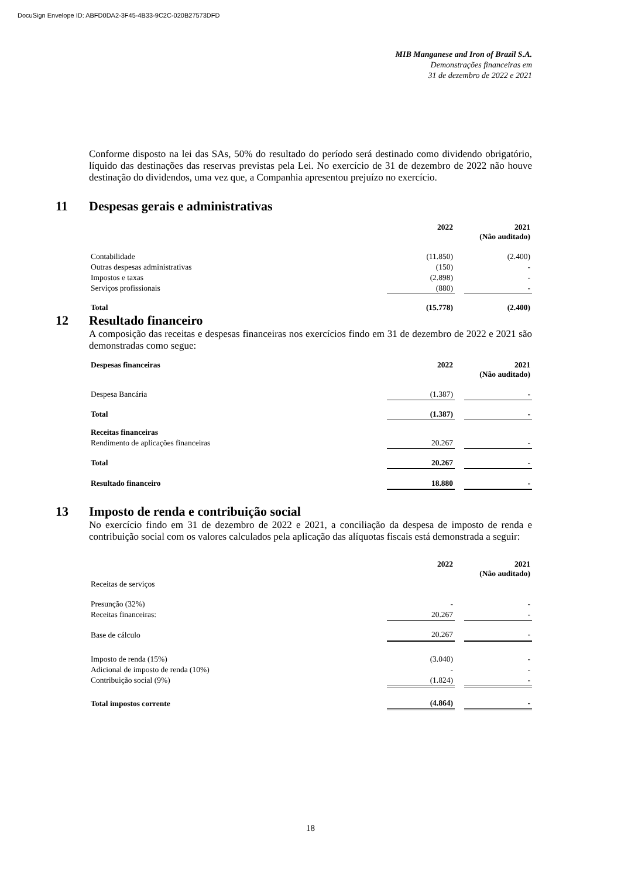DocuSign Envelope ID: ABFD0DA2-3F45-4B33-9C2C-020B27573DFD
MIB Manganese and Iron of Brazil S.A.
Demonstrações financeiras em
31 de dezembro de 2022 e 2021
Conforme disposto na lei das SAs, 50% do resultado do período será destinado como dividendo obrigatório, líquido das destinações das reservas previstas pela Lei. No exercício de 31 de dezembro de 2022 não houve destinação do dividendos, uma vez que, a Companhia apresentou prejuízo no exercício.
11 Despesas gerais e administrativas
| | 2022 | | 2021 (Não auditado) |
| --- | --- | --- | --- |
| Contabilidade | (11.850) | | (2.400) |
| Outras despesas administrativas | (150) | | - |
| Impostos e taxas | (2.898) | | - |
| Serviços profissionais | (880) | | - |
| Total | (15.778) | | (2.400) |
12 Resultado financeiro
A composição das receitas e despesas financeiras nos exercícios findo em 31 de dezembro de 2022 e 2021 são demonstradas como segue:
| Despesas financeiras | 2022 | | 2021 (Não auditado) |
| --- | --- | --- | --- |
| Despesa Bancária | (1.387) | | - |
| Total | (1.387) | | - |
| Receitas financeiras | | | |
| Rendimento de aplicações financeiras | 20.267 | | - |
| Total | 20.267 | | - |
| Resultado financeiro | 18.880 | | - |
13 Imposto de renda e contribuição social
No exercício findo em 31 de dezembro de 2022 e 2021, a conciliação da despesa de imposto de renda e contribuição social com os valores calculados pela aplicação das alíquotas fiscais está demonstrada a seguir:
| | 2022 | | 2021 (Não auditado) |
| --- | --- | --- | --- |
| Receitas de serviços | | | |
| Presunção (32%) | - | | - |
| Receitas financeiras: | 20.267 | | - |
| Base de cálculo | 20.267 | | - |
| Imposto de renda (15%) | (3.040) | | - |
| Adicional de imposto de renda (10%) | - | | - |
| Contribuição social (9%) | (1.824) | | - |
| Total impostos corrente | (4.864) | | - |
18